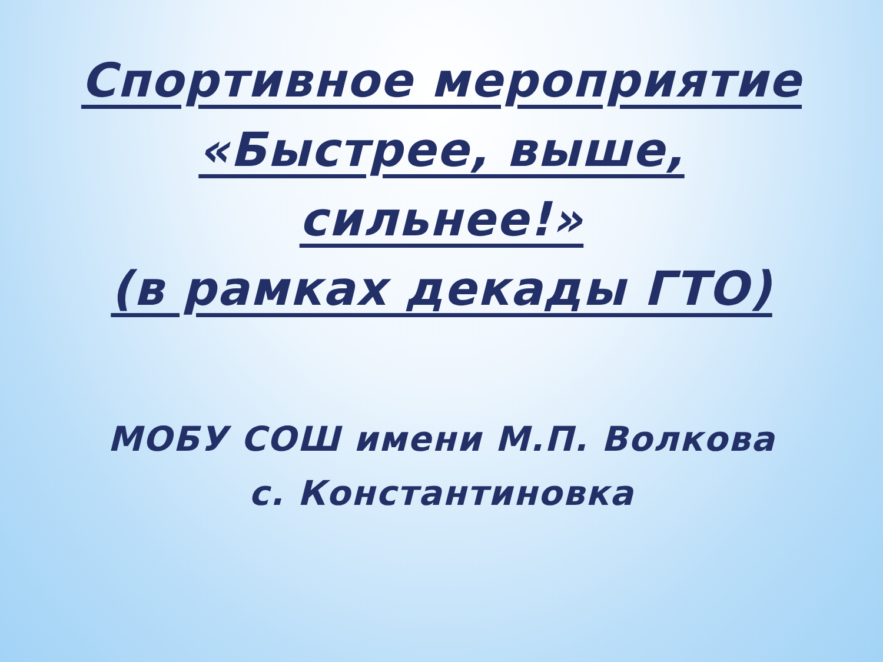Спортивное мероприятие
«Быстрее, выше,
сильнее!»
(в рамках декады ГТО)
МОБУ СОШ имени М.П. Волкова
с. Константиновка